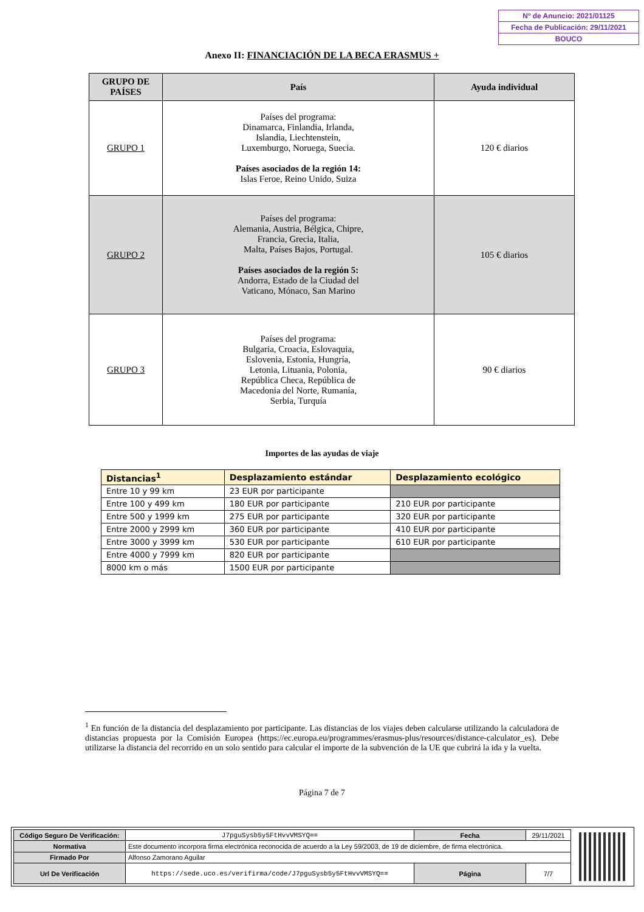Nº de Anuncio: 2021/01125
Fecha de Publicación: 29/11/2021
BOUCO
Anexo II: FINANCIACIÓN DE LA BECA ERASMUS +
| GRUPO DE PAÍSES | País | Ayuda individual |
| --- | --- | --- |
| GRUPO 1 | Países del programa: Dinamarca, Finlandia, Irlanda, Islandia, Liechtenstein, Luxemburgo, Noruega, Suecia. Países asociados de la región 14: Islas Feroe, Reino Unido, Suiza | 120 € diarios |
| GRUPO 2 | Países del programa: Alemania, Austria, Bélgica, Chipre, Francia, Grecia, Italia, Malta, Países Bajos, Portugal. Países asociados de la región 5: Andorra, Estado de la Ciudad del Vaticano, Mónaco, San Marino | 105 € diarios |
| GRUPO 3 | Países del programa: Bulgaria, Croacia, Eslovaquia, Eslovenia, Estonia, Hungría, Letonia, Lituania, Polonia, República Checa, República de Macedonia del Norte, Rumanía, Serbia, Turquía | 90 € diarios |
Importes de las ayudas de viaje
| Distancias<sup>1</sup> | Desplazamiento estándar | Desplazamiento ecológico |
| --- | --- | --- |
| Entre 10 y 99 km | 23 EUR por participante | |
| Entre 100 y 499 km | 180 EUR por participante | 210 EUR por participante |
| Entre 500 y 1999 km | 275 EUR por participante | 320 EUR por participante |
| Entre 2000 y 2999 km | 360 EUR por participante | 410 EUR por participante |
| Entre 3000 y 3999 km | 530 EUR por participante | 610 EUR por participante |
| Entre 4000 y 7999 km | 820 EUR por participante | |
| 8000 km o más | 1500 EUR por participante | |
<sup>1</sup> En función de la distancia del desplazamiento por participante. Las distancias de los viajes deben calcularse utilizando la calculadora de distancias propuesta por la Comisión Europea (https://ec.europa.eu/programmes/erasmus-plus/resources/distance-calculator_es). Debe utilizarse la distancia del recorrido en un solo sentido para calcular el importe de la subvención de la UE que cubrirá la ida y la vuelta.
Página 7 de 7
| Código Seguro De Verificación: | J7pguSysb5y5FtHvvVMSYQ== | Fecha | 29/11/2021 |
| Normativa | Este documento incorpora firma electrónica reconocida de acuerdo a la Ley 59/2003, de 19 de diciembre, de firma electrónica. | | |
| Firmado Por | Alfonso Zamorano Aguilar | | |
| Url De Verificación | https://sede.uco.es/verifirma/code/J7pguSysb5y5FtHvvVMSYQ== | Página | 7/7 |